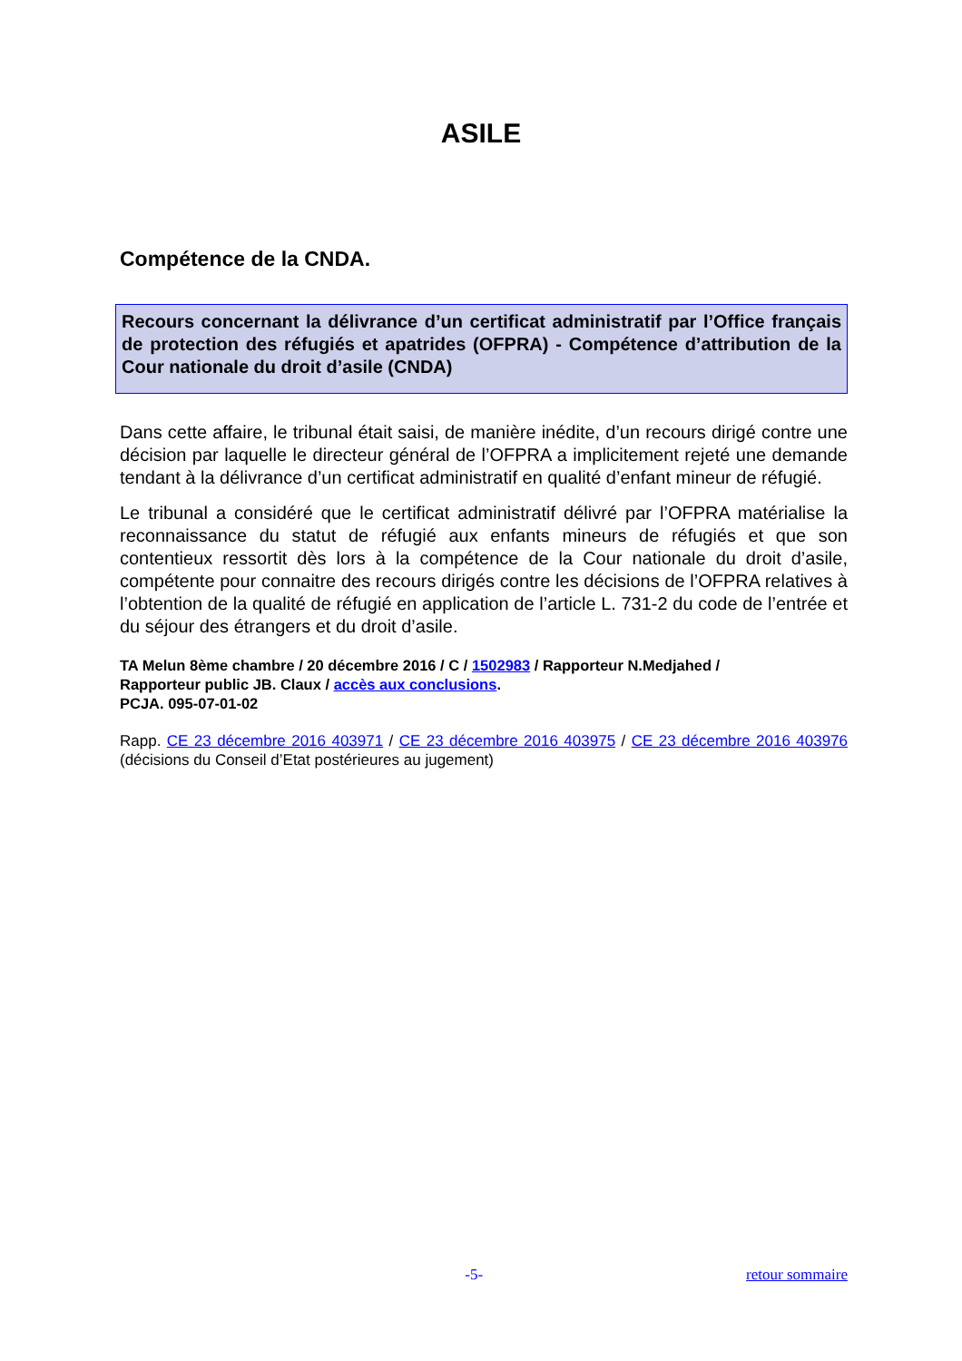ASILE
Compétence de la CNDA.
Recours concernant la délivrance d’un certificat administratif par l’Office français de protection des réfugiés et apatrides (OFPRA) - Compétence d’attribution de la Cour nationale du droit d’asile (CNDA)
Dans cette affaire, le tribunal était saisi, de manière inédite, d’un recours dirigé contre une décision par laquelle le directeur général de l’OFPRA a implicitement rejeté une demande tendant à la délivrance d’un certificat administratif en qualité d’enfant mineur de réfugié.
Le tribunal a considéré que le certificat administratif délivré par l’OFPRA matérialise la reconnaissance du statut de réfugié aux enfants mineurs de réfugiés et que son contentieux ressortit dès lors à la compétence de la Cour nationale du droit d’asile, compétente pour connaitre des recours dirigés contre les décisions de l’OFPRA relatives à l’obtention de la qualité de réfugié en application de l’article L. 731-2 du code de l’entrée et du séjour des étrangers et du droit d’asile.
TA Melun 8ème chambre / 20 décembre 2016 / C / 1502983 / Rapporteur N.Medjahed /
Rapporteur public JB. Claux / accès aux conclusions.
PCJA. 095-07-01-02
Rapp. CE 23 décembre 2016 403971 / CE 23 décembre 2016 403975 / CE 23 décembre 2016 403976 (décisions du Conseil d’Etat postérieures au jugement)
-5- retour sommaire